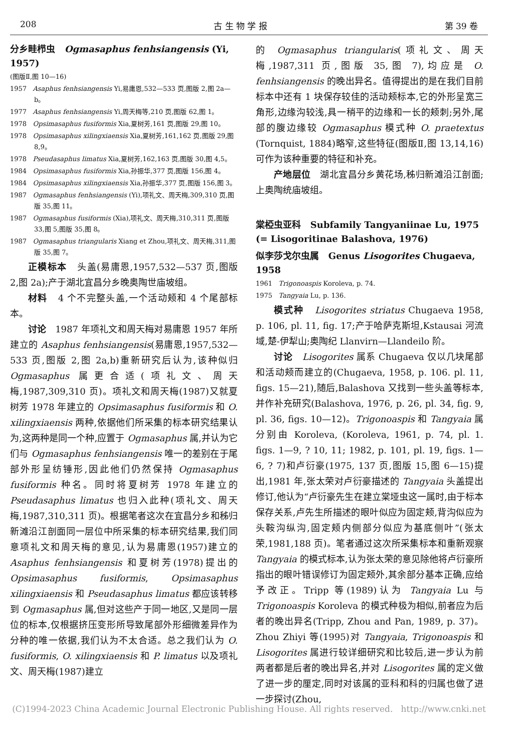208 古 生 物 学 报 第 39 卷
分乡畦栉虫 Ogmasaphus fenhsiangensis (Yi, 1957)
(图版Ⅱ,图 10—16)
1957 Asaphus fenhsiangensis Yi,易庸恩,532—533 页,图版 2,图 2a—b。
1977 Asaphus fenhsiangensis Yi,周天梅等,210 页,图版 62,图 1。
1978 Opsimasaphus fusiformis Xia,夏树芳,161 页,图版 29,图 10。
1978 Opsimasaphus xilingxiaensis Xia,夏树芳,161,162 页,图版 29,图 8,9。
1978 Pseudasaphus limatus Xia,夏树芳,162,163 页,图版 30,图 4,5。
1984 Opsimasaphus fusiformis Xia,孙振华,377 页,图版 156,图 4。
1984 Opsimasaphus xilingxiaensis Xia,孙振华,377 页,图版 156,图 3。
1987 Ogmasaphus fenhsiangensis (Yi),项礼文、周天梅,309,310 页,图版 35,图 11。
1987 Ogmasaphus fusiformis (Xia),项礼文、周天梅,310,311 页,图版 33,图 5,图版 35,图 8。
1987 Ogmasaphus triangularis Xiang et Zhou,项礼文、周天梅,311,图版 35,图 7。
正模标本 头盖(易庸恩,1957,532—537 页,图版 2,图 2a);产于湖北宜昌分乡晚奥陶世庙坡组。
材料 4 个不完整头盖,一个活动颊和 4 个尾部标本。
讨论 1987 年项礼文和周天梅对易庸恩 1957 年所建立的 Asaphus fenhsiangensis(易庸恩,1957,532—533 页,图版 2,图 2a,b)重新研究后认为,该种似归 Ogmasaphus 属更合适(项礼文、周天梅,1987,309,310 页)。项礼文和周天梅(1987)又就夏树芳 1978 年建立的 Opsimasaphus fusiformis 和 O. xilingxiaensis 两种,依据他们所采集的标本研究结果认为,这两种是同一个种,应置于 Ogmasaphus 属,并认为它们与 Ogmasaphus fenhsiangensis 唯一的差别在于尾部外形呈纺锤形,因此他们仍然保持 Ogmasaphus fusiformis 种名。同时将夏树芳 1978 年建立的 Pseudasaphus limatus 也归入此种(项礼文、周天梅,1987,310,311 页)。根据笔者这次在宜昌分乡和秭归新滩沿江剖面同一层位中所采集的标本研究结果,我们同意项礼文和周天梅的意见,认为易庸恩(1957)建立的 Asaphus fenhsiangensis 和夏树芳(1978)提出的 Opsimasaphus fusiformis, Opsimasaphus xilingxiaensis 和 Pseudasaphus limatus 都应该转移到 Ogmasaphus 属,但对这些产于同一地区,又是同一层位的标本,仅根据挤压变形所导致尾部外形细微差异作为分种的唯一依据,我们认为不太合适。总之我们认为 O. fusiformis, O. xilingxiaensis 和 P. limatus 以及项礼文、周天梅(1987)建立
的 Ogmasaphus triangularis(项礼文、周天梅,1987,311 页,图版 35,图 7),均应是 O. fenhsiangensis 的晚出异名。值得提出的是在我们目前标本中还有 1 块保存较佳的活动颊标本,它的外形呈宽三角形,边缘沟较浅,具一稍平的边缘和一长的颊刺;另外,尾部的腹边缘较 Ogmasaphus 模式种 O. praetextus (Tornquist, 1884)略窄,这些特征(图版Ⅱ,图 13,14,16)可作为该种重要的特征和补充。
产地层位 湖北宜昌分乡黄花场,秭归新滩沿江剖面;上奥陶统庙坡组。
棠椏虫亚科 Subfamily Tangyaniinae Lu, 1975 (= Lisogoritinae Balashova, 1976)
似李莎戈尔虫属 Genus Lisogorites Chugaeva, 1958
1961 Trigonoaspis Koroleva, p. 74.
1975 Tangyaia Lu, p. 136.
模式种 Lisogorites striatus Chugaeva 1958, p. 106, pl. 11, fig. 17;产于哈萨克斯坦,Kstausai 河流域,楚-伊犁山;奥陶纪 Llanvirn—Llandeilo 阶。
讨论 Lisogorites 属系 Chugaeva 仅以几块尾部和活动颊而建立的(Chugaeva, 1958, p. 106. pl. 11, figs. 15—21),随后,Balashova 又找到一些头盖等标本,并作补充研究(Balashova, 1976, p. 26, pl. 34, fig. 9, pl. 36, figs. 10—12)。Trigonoaspis 和 Tangyaia 属分别由 Koroleva, (Koroleva, 1961, p. 74, pl. 1. figs. 1—9, ? 10, 11; 1982, p. 101, pl. 19, figs. 1—6, ? 7)和卢衍豪(1975, 137 页,图版 15,图 6—15)提出,1981 年,张太荣对卢衍豪描述的 Tangyaia 头盖提出修订,他认为“卢衍豪先生在建立棠垭虫这一属时,由于标本保存关系,卢先生所描述的眼叶似应为固定颊,背沟似应为头鞍沟纵沟,固定颊内侧部分似应为基底侧叶”(张太荣,1981,188 页)。笔者通过这次所采集标本和重新观察 Tangyaia 的模式标本,认为张太荣的意见除他将卢衍豪所指出的眼叶错误修订为固定颊外,其余部分基本正确,应给予改正。Tripp 等(1989)认为 Tangyaia Lu 与 Trigonoaspis Koroleva 的模式种极为相似,前者应为后者的晚出异名(Tripp, Zhou and Pan, 1989, p. 37)。Zhou Zhiyi 等(1995)对 Tangyaia, Trigonoaspis 和 Lisogorites 属进行较详细研究和比较后,进一步认为前两者都是后者的晚出异名,并对 Lisogorites 属的定义做了进一步的厘定,同时对该属的亚科和科的归属也做了进一步探讨(Zhou,
(C)1994-2023 China Academic Journal Electronic Publishing House. All rights reserved. http://www.cnki.net